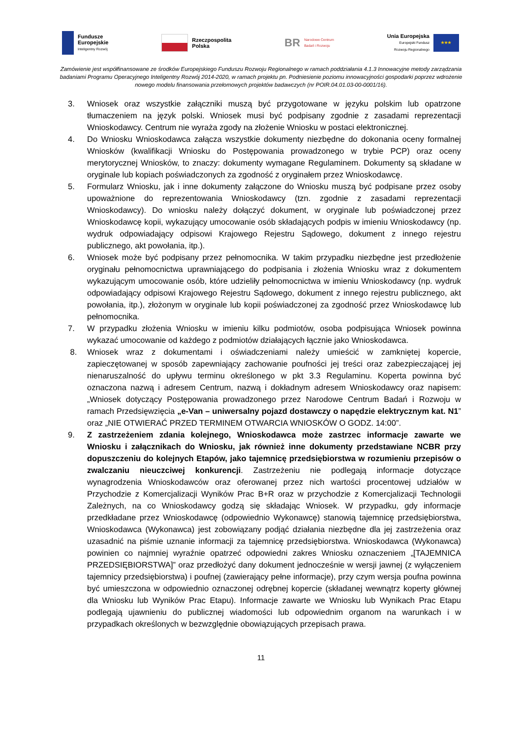Fundusze
Europejskie
Inteligentny Rozwój
Rzeczpospolita
Polska
BR
Narodowe Centrum
Badań i Rozwoju
Unia Europejska
Europejski Fundusz
Rozwoju Regionalnego
★★★
Zamówienie jest współfinansowane ze środków Europejskiego Funduszu Rozwoju Regionalnego w ramach poddziałania 4.1.3 Innowacyjne metody zarządzania badaniami Programu Operacyjnego Inteligentny Rozwój 2014-2020, w ramach projektu pn. Podniesienie poziomu innowacyjności gospodarki poprzez wdrożenie nowego modelu finansowania przełomowych projektów badawczych (nr POIR.04.01.03-00-0001/16).
3. Wniosek oraz wszystkie załączniki muszą być przygotowane w języku polskim lub opatrzone tłumaczeniem na język polski. Wniosek musi być podpisany zgodnie z zasadami reprezentacji Wnioskodawcy. Centrum nie wyraża zgody na złożenie Wniosku w postaci elektronicznej.
4. Do Wniosku Wnioskodawca załącza wszystkie dokumenty niezbędne do dokonania oceny formalnej Wniosków (kwalifikacji Wniosku do Postępowania prowadzonego w trybie PCP) oraz oceny merytorycznej Wniosków, to znaczy: dokumenty wymagane Regulaminem. Dokumenty są składane w oryginale lub kopiach poświadczonych za zgodność z oryginałem przez Wnioskodawcę.
5. Formularz Wniosku, jak i inne dokumenty załączone do Wniosku muszą być podpisane przez osoby upoważnione do reprezentowania Wnioskodawcy (tzn. zgodnie z zasadami reprezentacji Wnioskodawcy). Do wniosku należy dołączyć dokument, w oryginale lub poświadczonej przez Wnioskodawcę kopii, wykazujący umocowanie osób składających podpis w imieniu Wnioskodawcy (np. wydruk odpowiadający odpisowi Krajowego Rejestru Sądowego, dokument z innego rejestru publicznego, akt powołania, itp.).
6. Wniosek może być podpisany przez pełnomocnika. W takim przypadku niezbędne jest przedłożenie oryginału pełnomocnictwa uprawniającego do podpisania i złożenia Wniosku wraz z dokumentem wykazującym umocowanie osób, które udzieliły pełnomocnictwa w imieniu Wnioskodawcy (np. wydruk odpowiadający odpisowi Krajowego Rejestru Sądowego, dokument z innego rejestru publicznego, akt powołania, itp.), złożonym w oryginale lub kopii poświadczonej za zgodność przez Wnioskodawcę lub pełnomocnika.
7. W przypadku złożenia Wniosku w imieniu kilku podmiotów, osoba podpisująca Wniosek powinna wykazać umocowanie od każdego z podmiotów działających łącznie jako Wnioskodawca.
8. Wniosek wraz z dokumentami i oświadczeniami należy umieścić w zamkniętej kopercie, zapieczętowanej w sposób zapewniający zachowanie poufności jej treści oraz zabezpieczającej jej nienaruszalność do upływu terminu określonego w pkt 3.3 Regulaminu. Koperta powinna być oznaczona nazwą i adresem Centrum, nazwą i dokładnym adresem Wnioskodawcy oraz napisem: „Wniosek dotyczący Postępowania prowadzonego przez Narodowe Centrum Badań i Rozwoju w ramach Przedsięwzięcia „e-Van – uniwersalny pojazd dostawczy o napędzie elektrycznym kat. N1” oraz „NIE OTWIERAĆ PRZED TERMINEM OTWARCIA WNIOSKÓW O GODZ. 14:00”.
9. Z zastrzeżeniem zdania kolejnego, Wnioskodawca może zastrzec informacje zawarte we Wniosku i załącznikach do Wniosku, jak również inne dokumenty przedstawiane NCBR przy dopuszczeniu do kolejnych Etapów, jako tajemnicę przedsiębiorstwa w rozumieniu przepisów o zwalczaniu nieuczciwej konkurencji. Zastrzeżeniu nie podlegają informacje dotyczące wynagrodzenia Wnioskodawców oraz oferowanej przez nich wartości procentowej udziałów w Przychodzie z Komercjalizacji Wyników Prac B+R oraz w przychodzie z Komercjalizacji Technologii Zależnych, na co Wnioskodawcy godzą się składając Wniosek. W przypadku, gdy informacje przedkładane przez Wnioskodawcę (odpowiednio Wykonawcę) stanowią tajemnicę przedsiębiorstwa, Wnioskodawca (Wykonawca) jest zobowiązany podjąć działania niezbędne dla jej zastrzeżenia oraz uzasadnić na piśmie uznanie informacji za tajemnicę przedsiębiorstwa. Wnioskodawca (Wykonawca) powinien co najmniej wyraźnie opatrzeć odpowiedni zakres Wniosku oznaczeniem „[TAJEMNICA PRZEDSIĘBIORSTWA]” oraz przedłożyć dany dokument jednocześnie w wersji jawnej (z wyłączeniem tajemnicy przedsiębiorstwa) i poufnej (zawierający pełne informacje), przy czym wersja poufna powinna być umieszczona w odpowiednio oznaczonej odrębnej kopercie (składanej wewnątrz koperty głównej dla Wniosku lub Wyników Prac Etapu). Informacje zawarte we Wniosku lub Wynikach Prac Etapu podlegają ujawnieniu do publicznej wiadomości lub odpowiednim organom na warunkach i w przypadkach określonych w bezwzględnie obowiązujących przepisach prawa.
11